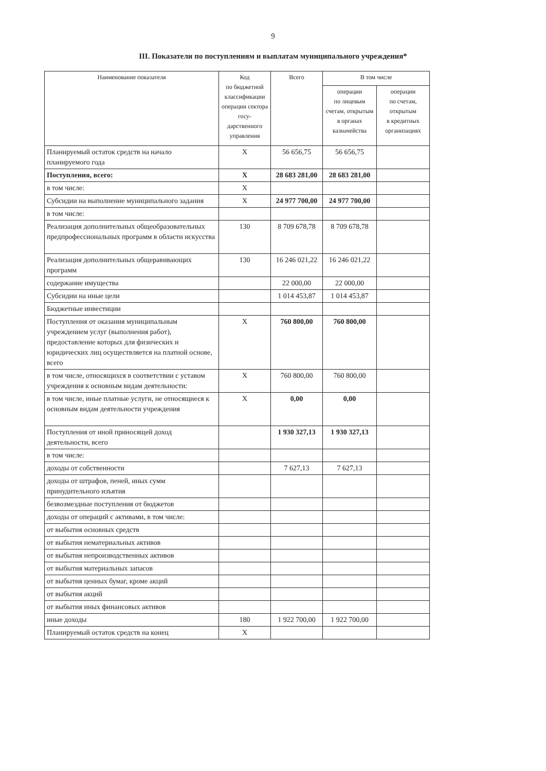9
III. Показатели по поступлениям и выплатам муниципального учреждения*
| Наименование показателя | Код по бюджетной классификации операции сектора госу-дарственного управления | Всего | В том числе | |
| --- | --- | --- | --- | --- |
| | | | операции по лицевым счетам, открытым в органах казначейства | операции по счетам, открытым в кредитных организациях |
| Планируемый остаток средств на начало планируемого года | X | 56 656,75 | 56 656,75 | |
| Поступления, всего: | X | 28 683 281,00 | 28 683 281,00 | |
| в том числе: | X | | | |
| Субсидии на выполнение муниципального задания | X | 24 977 700,00 | 24 977 700,00 | |
| в том числе: | | | | |
| Реализация дополнительных общеобразовательных предпрофессиональных программ в области искусства | 130 | 8 709 678,78 | 8 709 678,78 | |
| Реализация дополнительных общеравивающих программ | 130 | 16 246 021,22 | 16 246 021,22 | |
| содержание имущества | | 22 000,00 | 22 000,00 | |
| Субсидии на иные цели | | 1 014 453,87 | 1 014 453,87 | |
| Бюджетные инвестиции | | | | |
| Поступления от оказания муниципальным учреждением услуг (выполнения работ), предоставление которых для физических и юридических лиц осуществляется на платной основе, всего | X | 760 800,00 | 760 800,00 | |
| в том числе, относящихся в соответствии с уставом учреждения к основным видам деятельности: | X | 760 800,00 | 760 800,00 | |
| в том числе, иные платные услуги, не относящиеся к основным видам деятельности учреждения | X | 0,00 | 0,00 | |
| Поступления от иной приносящей доход деятельности, всего | | 1 930 327,13 | 1 930 327,13 | |
| в том числе: | | | | |
| доходы от собственности | | 7 627,13 | 7 627,13 | |
| доходы от штрафов, пеней, иных сумм принудительного изъятия | | | | |
| безвозмездные поступления от бюджетов | | | | |
| доходы от операций с активами, в том числе: | | | | |
| от выбытия основных средств | | | | |
| от выбытия нематериальных активов | | | | |
| от выбытия непроизводственных активов | | | | |
| от выбытия материальных запасов | | | | |
| от выбытия ценных бумаг, кроме акций | | | | |
| от выбытия акций | | | | |
| от выбытия иных финансовых активов | | | | |
| иные доходы | 180 | 1 922 700,00 | 1 922 700,00 | |
| Планируемый остаток средств на конец | X | | | |